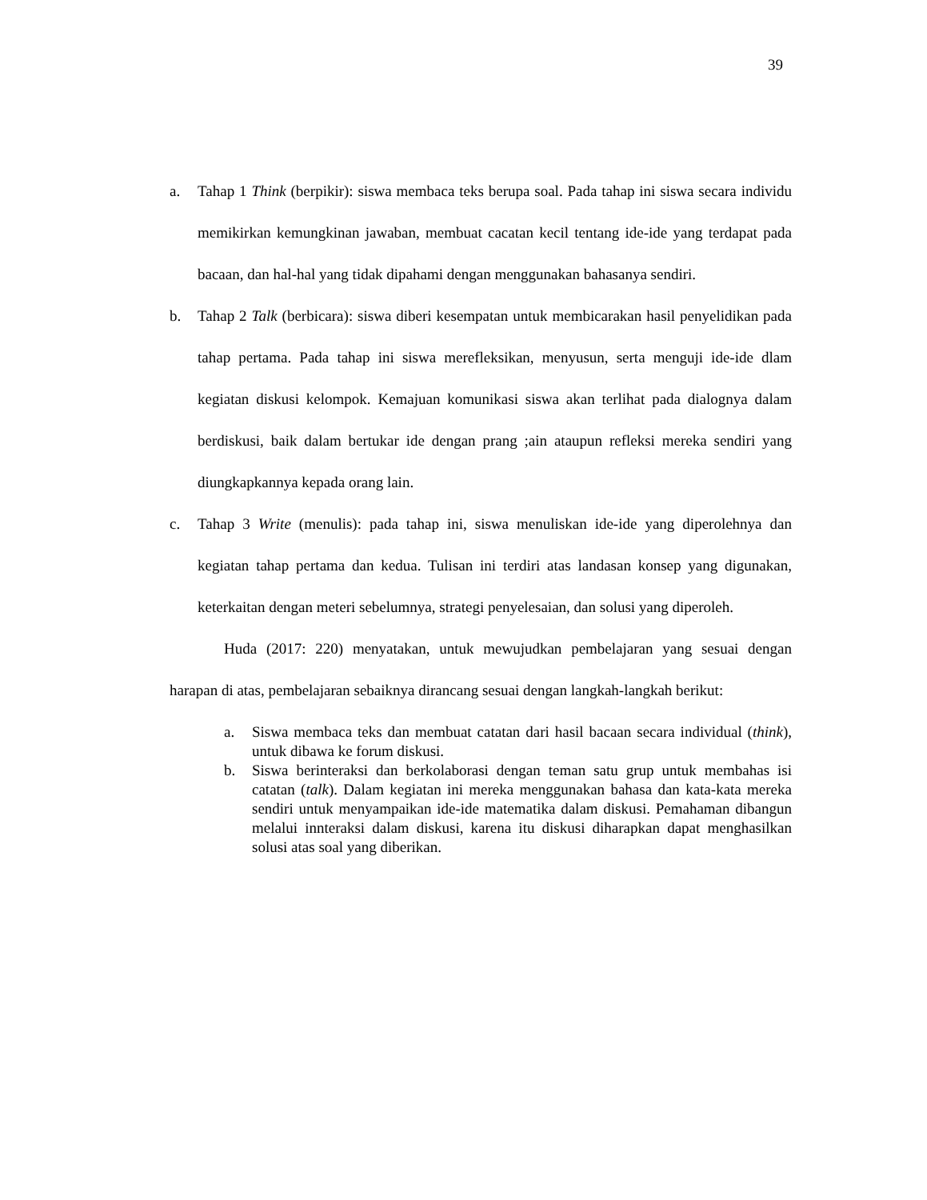39
a. Tahap 1 Think (berpikir): siswa membaca teks berupa soal. Pada tahap ini siswa secara individu memikirkan kemungkinan jawaban, membuat cacatan kecil tentang ide-ide yang terdapat pada bacaan, dan hal-hal yang tidak dipahami dengan menggunakan bahasanya sendiri.
b. Tahap 2 Talk (berbicara): siswa diberi kesempatan untuk membicarakan hasil penyelidikan pada tahap pertama. Pada tahap ini siswa merefleksikan, menyusun, serta menguji ide-ide dlam kegiatan diskusi kelompok. Kemajuan komunikasi siswa akan terlihat pada dialognya dalam berdiskusi, baik dalam bertukar ide dengan prang ;ain ataupun refleksi mereka sendiri yang diungkapkannya kepada orang lain.
c. Tahap 3 Write (menulis): pada tahap ini, siswa menuliskan ide-ide yang diperolehnya dan kegiatan tahap pertama dan kedua. Tulisan ini terdiri atas landasan konsep yang digunakan, keterkaitan dengan meteri sebelumnya, strategi penyelesaian, dan solusi yang diperoleh.
Huda (2017: 220) menyatakan, untuk mewujudkan pembelajaran yang sesuai dengan harapan di atas, pembelajaran sebaiknya dirancang sesuai dengan langkah-langkah berikut:
a. Siswa membaca teks dan membuat catatan dari hasil bacaan secara individual (think), untuk dibawa ke forum diskusi.
b. Siswa berinteraksi dan berkolaborasi dengan teman satu grup untuk membahas isi catatan (talk). Dalam kegiatan ini mereka menggunakan bahasa dan kata-kata mereka sendiri untuk menyampaikan ide-ide matematika dalam diskusi. Pemahaman dibangun melalui innteraksi dalam diskusi, karena itu diskusi diharapkan dapat menghasilkan solusi atas soal yang diberikan.